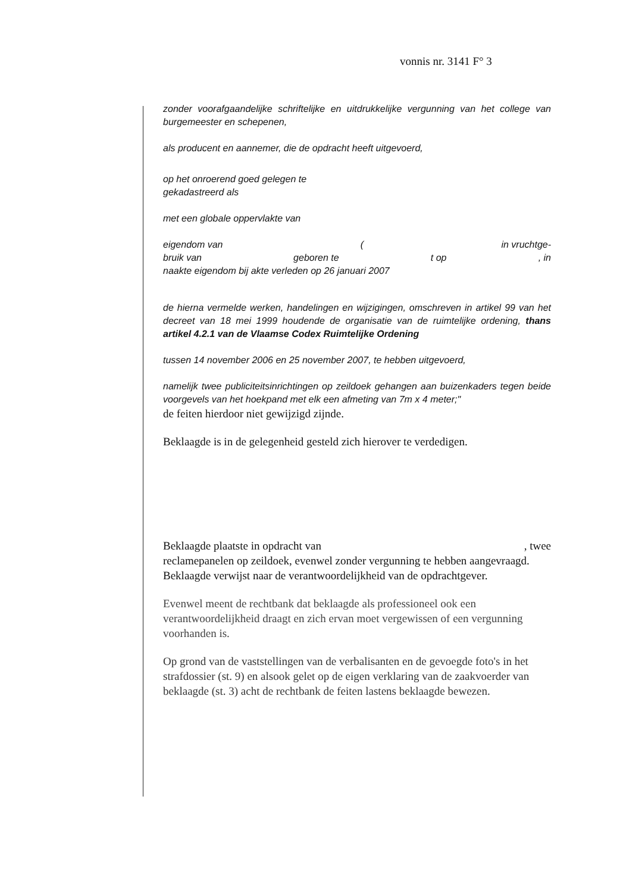vonnis nr. 3141 F° 3
zonder voorafgaandelijke schriftelijke en uitdrukkelijke vergunning van het college van burgemeester en schepenen,
als producent en aannemer, die de opdracht heeft uitgevoerd,
op het onroerend goed gelegen te
gekadastreerd als
met een globale oppervlakte van
eigendom van (in vruchtge-
bruik van geboren te t op, in
naakte eigendom bij akte verleden op 26 januari 2007
de hierna vermelde werken, handelingen en wijzigingen, omschreven in artikel 99 van het decreet van 18 mei 1999 houdende de organisatie van de ruimtelijke ordening, thans artikel 4.2.1 van de Vlaamse Codex Ruimtelijke Ordening
tussen 14 november 2006 en 25 november 2007, te hebben uitgevoerd,
namelijk twee publiciteitsinrichtingen op zeildoek gehangen aan buizenkaders tegen beide voorgevels van het hoekpand met elk een afmeting van 7m x 4 meter;"
de feiten hierdoor niet gewijzigd zijnde.
Beklaagde is in de gelegenheid gesteld zich hierover te verdedigen.
Beklaagde plaatste in opdracht van, twee
reclamepanelen op zeildoek, evenwel zonder vergunning te hebben aangevraagd. Beklaagde verwijst naar de verantwoordelijkheid van de opdrachtgever.
Evenwel meent de rechtbank dat beklaagde als professioneel ook een verantwoordelijkheid draagt en zich ervan moet vergewissen of een vergunning voorhanden is.
Op grond van de vaststellingen van de verbalisanten en de gevoegde foto's in het strafdossier (st. 9) en alsook gelet op de eigen verklaring van de zaakvoerder van beklaagde (st. 3) acht de rechtbank de feiten lastens beklaagde bewezen.